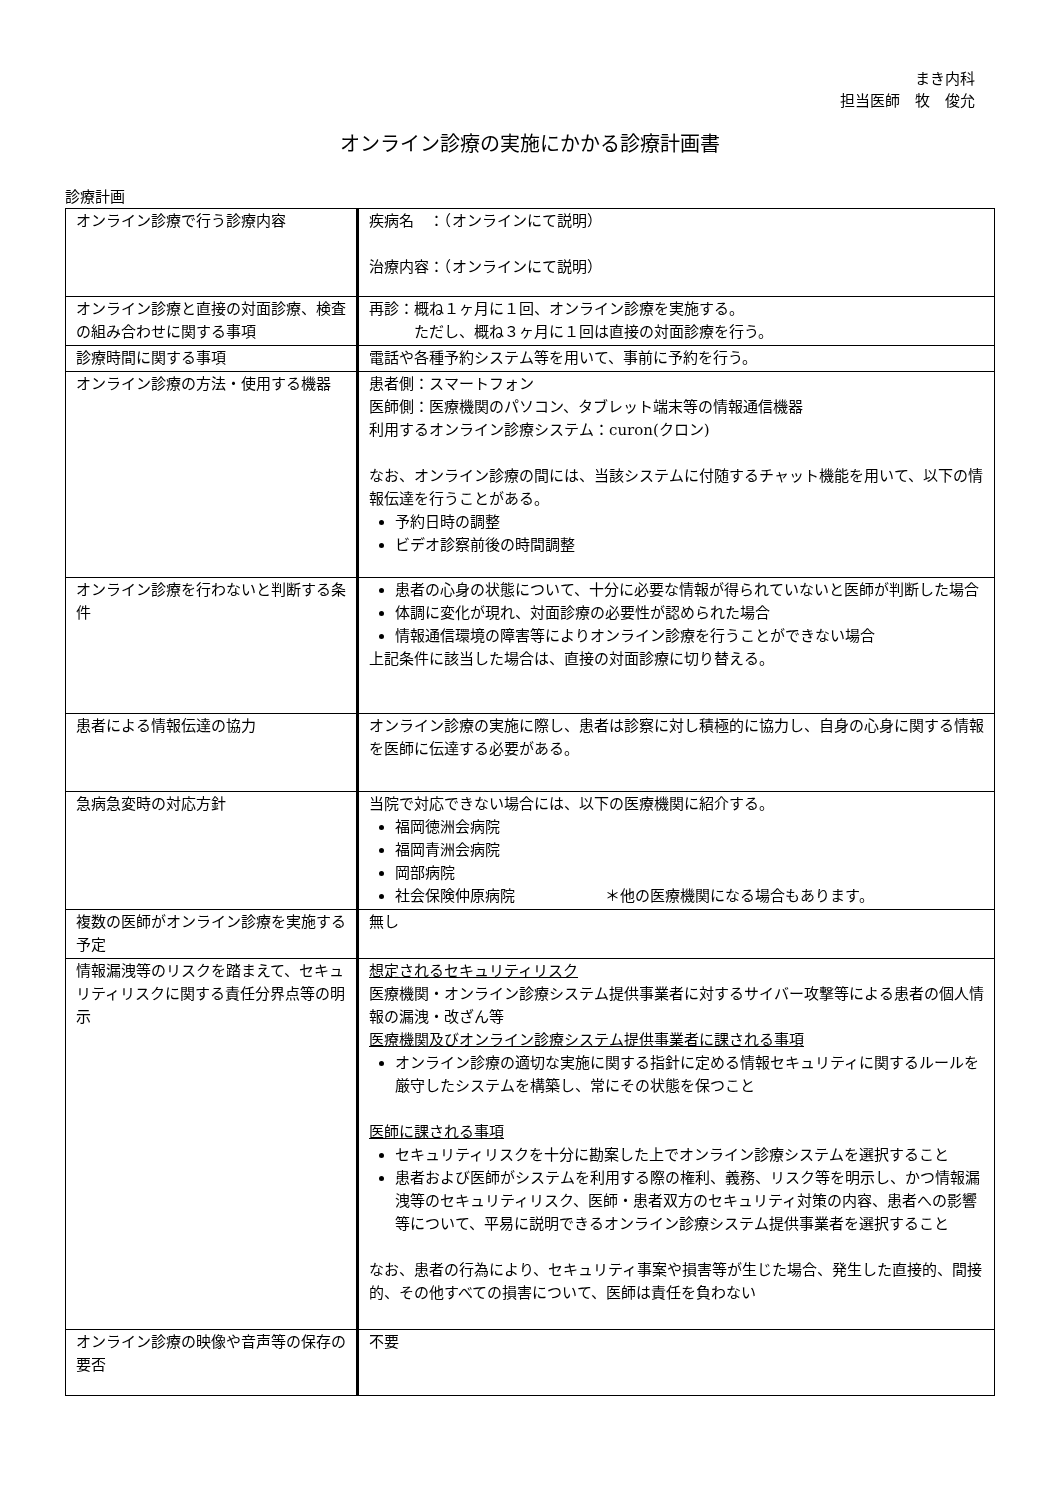まき内科
担当医師　牧　俊允
オンライン診療の実施にかかる診療計画書
診療計画
| オンライン診療で行う診療内容 | 疾病名 ：（オンラインにて説明） 治療内容：（オンラインにて説明） |
| オンライン診療と直接の対面診療、検査の組み合わせに関する事項 | 再診：概ね１ヶ月に１回、オンライン診療を実施する。 ただし、概ね３ヶ月に１回は直接の対面診療を行う。 |
| 診療時間に関する事項 | 電話や各種予約システム等を用いて、事前に予約を行う。 |
| オンライン診療の方法・使用する機器 | 患者側：スマートフォン 医師側：医療機関のパソコン、タブレット端末等の情報通信機器 利用するオンライン診療システム：curon(クロン) なお、オンライン診療の間には、当該システムに付随するチャット機能を用いて、以下の情報伝達を行うことがある。 予約日時の調整 ビデオ診察前後の時間調整 |
| オンライン診療を行わないと判断する条件 | 患者の心身の状態について、十分に必要な情報が得られていないと医師が判断した場合 体調に変化が現れ、対面診療の必要性が認められた場合 情報通信環境の障害等によりオンライン診療を行うことができない場合 上記条件に該当した場合は、直接の対面診療に切り替える。 |
| 患者による情報伝達の協力 | オンライン診療の実施に際し、患者は診察に対し積極的に協力し、自身の心身に関する情報を医師に伝達する必要がある。 |
| 急病急変時の対応方針 | 当院で対応できない場合には、以下の医療機関に紹介する。 福岡徳洲会病院 福岡青洲会病院 岡部病院 社会保険仲原病院 ＊他の医療機関になる場合もあります。 |
| 複数の医師がオンライン診療を実施する予定 | 無し |
| 情報漏洩等のリスクを踏まえて、セキュリティリスクに関する責任分界点等の明示 | 想定されるセキュリティリスク 医療機関・オンライン診療システム提供事業者に対するサイバー攻撃等による患者の個人情報の漏洩・改ざん等 医療機関及びオンライン診療システム提供事業者に課される事項 オンライン診療の適切な実施に関する指針に定める情報セキュリティに関するルールを厳守したシステムを構築し、常にその状態を保つこと 医師に課される事項 セキュリティリスクを十分に勘案した上でオンライン診療システムを選択すること 患者および医師がシステムを利用する際の権利、義務、リスク等を明示し、かつ情報漏洩等のセキュリティリスク、医師・患者双方のセキュリティ対策の内容、患者への影響等について、平易に説明できるオンライン診療システム提供事業者を選択すること なお、患者の行為により、セキュリティ事案や損害等が生じた場合、発生した直接的、間接的、その他すべての損害について、医師は責任を負わない |
| オンライン診療の映像や音声等の保存の要否 | 不要 |